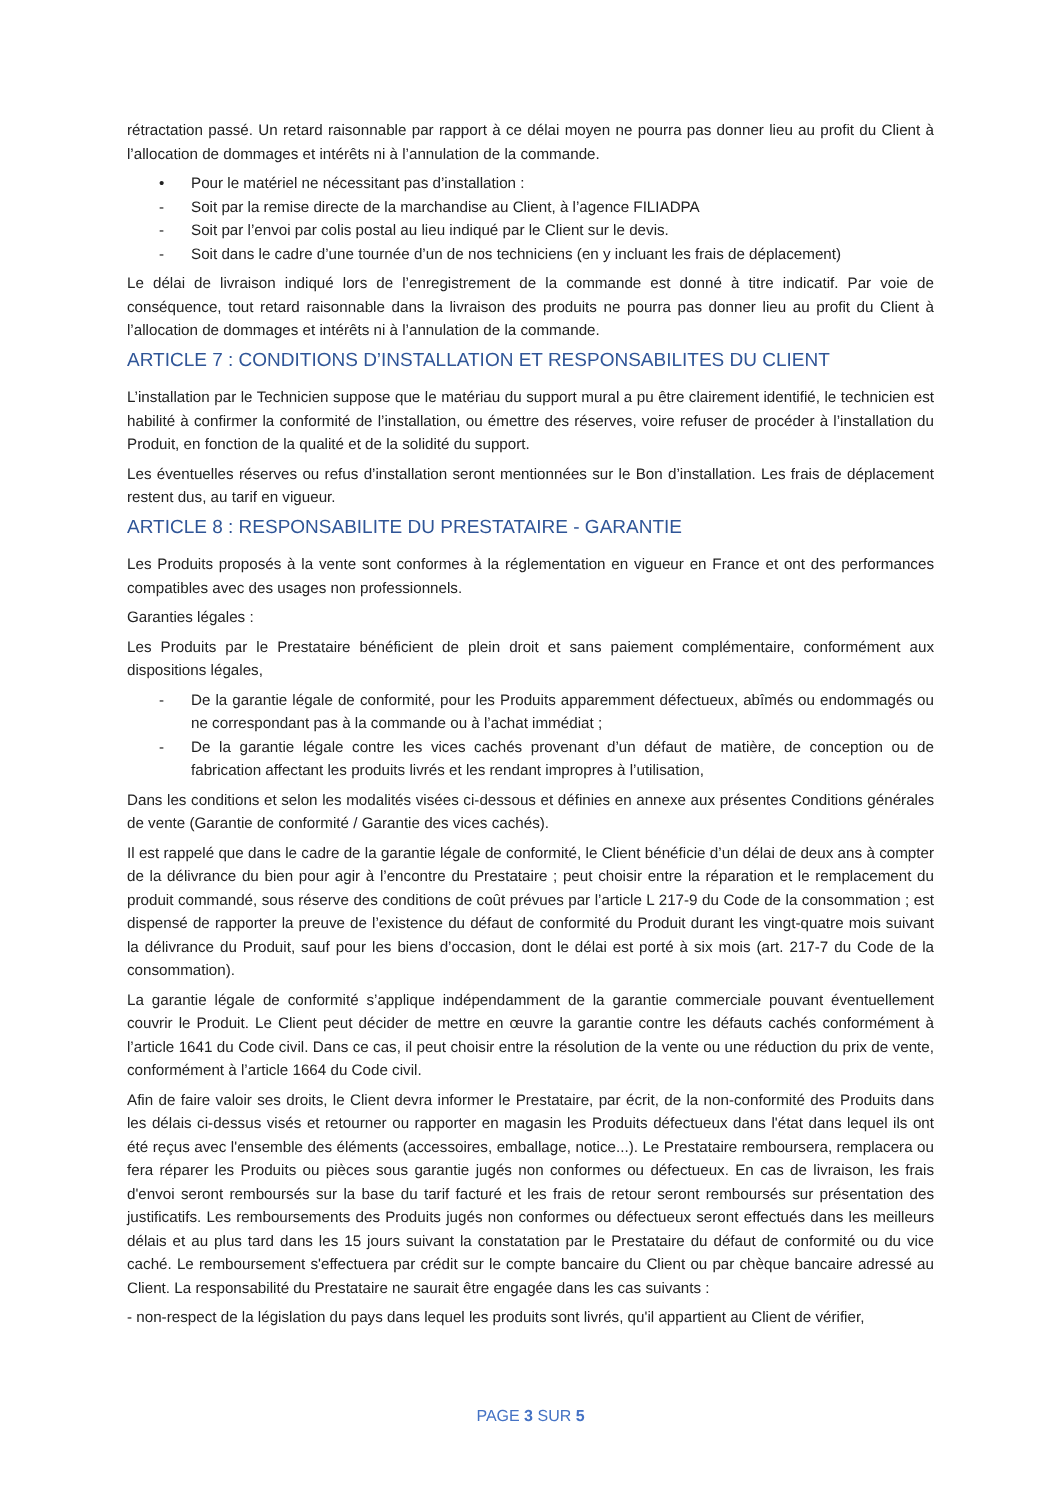rétractation passé. Un retard raisonnable par rapport à ce délai moyen ne pourra pas donner lieu au profit du Client à l’allocation de dommages et intérêts ni à l’annulation de la commande.
• Pour le matériel ne nécessitant pas d’installation :
- Soit par la remise directe de la marchandise au Client, à l’agence FILIADPA
- Soit par l’envoi par colis postal au lieu indiqué par le Client sur le devis.
- Soit dans le cadre d’une tournée d’un de nos techniciens (en y incluant les frais de déplacement)
Le délai de livraison indiqué lors de l’enregistrement de la commande est donné à titre indicatif. Par voie de conséquence, tout retard raisonnable dans la livraison des produits ne pourra pas donner lieu au profit du Client à l’allocation de dommages et intérêts ni à l’annulation de la commande.
ARTICLE 7 : CONDITIONS D’INSTALLATION ET RESPONSABILITES DU CLIENT
L’installation par le Technicien suppose que le matériau du support mural a pu être clairement identifié, le technicien est habilité à confirmer la conformité de l’installation, ou émettre des réserves, voire refuser de procéder à l’installation du Produit, en fonction de la qualité et de la solidité du support.
Les éventuelles réserves ou refus d’installation seront mentionnées sur le Bon d’installation. Les frais de déplacement restent dus, au tarif en vigueur.
ARTICLE 8 : RESPONSABILITE DU PRESTATAIRE - GARANTIE
Les Produits proposés à la vente sont conformes à la réglementation en vigueur en France et ont des performances compatibles avec des usages non professionnels.
Garanties légales :
Les Produits par le Prestataire bénéficient de plein droit et sans paiement complémentaire, conformément aux dispositions légales,
- De la garantie légale de conformité, pour les Produits apparemment défectueux, abîmés ou endommagés ou ne correspondant pas à la commande ou à l’achat immédiat ;
- De la garantie légale contre les vices cachés provenant d’un défaut de matière, de conception ou de fabrication affectant les produits livrés et les rendant impropres à l’utilisation,
Dans les conditions et selon les modalités visées ci-dessous et définies en annexe aux présentes Conditions générales de vente (Garantie de conformité / Garantie des vices cachés).
Il est rappelé que dans le cadre de la garantie légale de conformité, le Client bénéficie d’un délai de deux ans à compter de la délivrance du bien pour agir à l’encontre du Prestataire ; peut choisir entre la réparation et le remplacement du produit commandé, sous réserve des conditions de coût prévues par l’article L 217-9 du Code de la consommation ; est dispensé de rapporter la preuve de l’existence du défaut de conformité du Produit durant les vingt-quatre mois suivant la délivrance du Produit, sauf pour les biens d’occasion, dont le délai est porté à six mois (art. 217-7 du Code de la consommation).
La garantie légale de conformité s’applique indépendamment de la garantie commerciale pouvant éventuellement couvrir le Produit. Le Client peut décider de mettre en œuvre la garantie contre les défauts cachés conformément à l’article 1641 du Code civil. Dans ce cas, il peut choisir entre la résolution de la vente ou une réduction du prix de vente, conformément à l’article 1664 du Code civil.
Afin de faire valoir ses droits, le Client devra informer le Prestataire, par écrit, de la non-conformité des Produits dans les délais ci-dessus visés et retourner ou rapporter en magasin les Produits défectueux dans l'état dans lequel ils ont été reçus avec l'ensemble des éléments (accessoires, emballage, notice...). Le Prestataire remboursera, remplacera ou fera réparer les Produits ou pièces sous garantie jugés non conformes ou défectueux. En cas de livraison, les frais d'envoi seront remboursés sur la base du tarif facturé et les frais de retour seront remboursés sur présentation des justificatifs. Les remboursements des Produits jugés non conformes ou défectueux seront effectués dans les meilleurs délais et au plus tard dans les 15 jours suivant la constatation par le Prestataire du défaut de conformité ou du vice caché. Le remboursement s'effectuera par crédit sur le compte bancaire du Client ou par chèque bancaire adressé au Client. La responsabilité du Prestataire ne saurait être engagée dans les cas suivants :
- non-respect de la législation du pays dans lequel les produits sont livrés, qu'il appartient au Client de vérifier,
PAGE 3 SUR 5